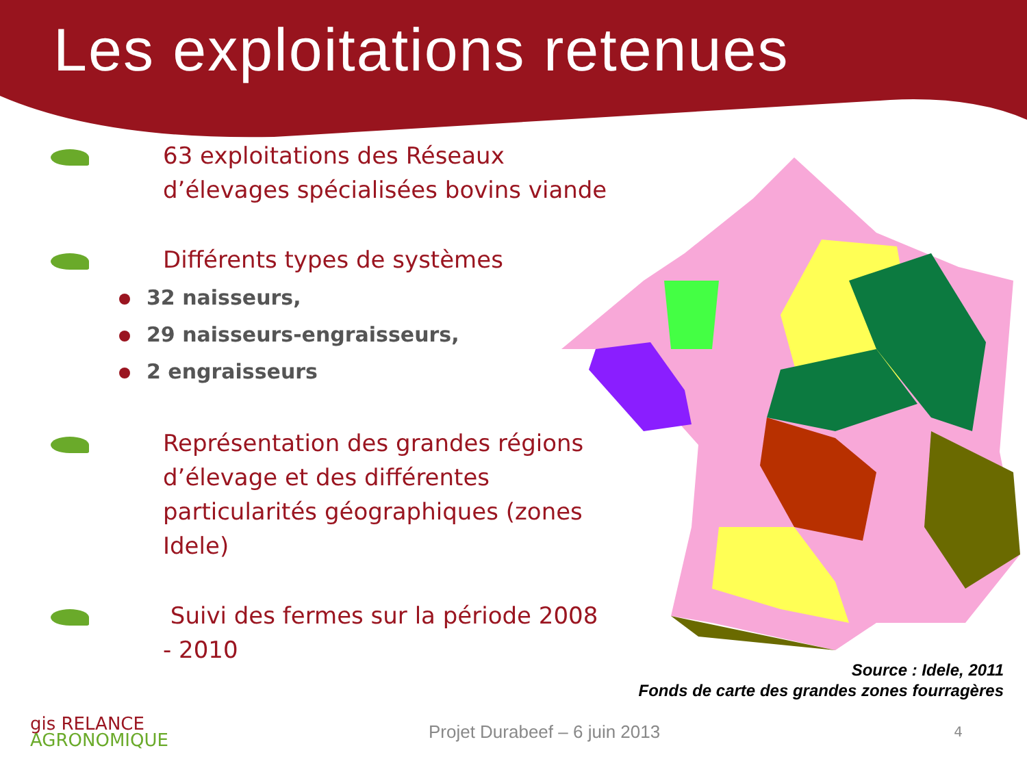Les exploitations retenues
63 exploitations des Réseaux d’élevages spécialisées bovins viande
Différents types de systèmes
32 naisseurs,
29 naisseurs-engraisseurs,
2 engraisseurs
Représentation des grandes régions d’élevage et des différentes particularités géographiques (zones Idele)
Suivi des fermes sur la période 2008 - 2010
Source : Idele, 2011
Fonds de carte des grandes zones fourragères
gis RELANCE
AGRONOMIQUE
Projet Durabeef – 6 juin 2013
4